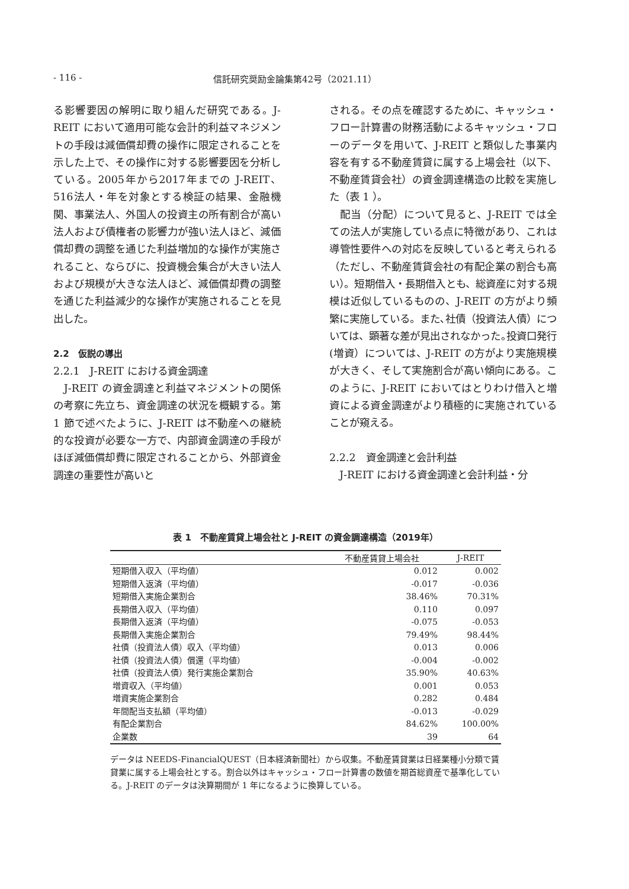- 116 - 信託研究奨励金論集第42号（2021.11）
る影響要因の解明に取り組んだ研究である。J-REIT において適用可能な会計的利益マネジメントの手段は減価償却費の操作に限定されることを示した上で、その操作に対する影響要因を分析している。2005年から2017年までの J-REIT、516法人・年を対象とする検証の結果、金融機関、事業法人、外国人の投資主の所有割合が高い法人および債権者の影響力が強い法人ほど、減価償却費の調整を通じた利益増加的な操作が実施されること、ならびに、投資機会集合が大きい法人および規模が大きな法人ほど、減価償却費の調整を通じた利益減少的な操作が実施されることを見出した。
2.2　仮説の導出
2.2.1　J-REIT における資金調達
　J-REIT の資金調達と利益マネジメントの関係の考察に先立ち、資金調達の状況を概観する。第 1 節で述べたように、J-REIT は不動産への継続的な投資が必要な一方で、内部資金調達の手段がほぼ減価償却費に限定されることから、外部資金調達の重要性が高いと
される。その点を確認するために、キャッシュ・フロー計算書の財務活動によるキャッシュ・フローのデータを用いて、J-REIT と類似した事業内容を有する不動産賃貸に属する上場会社（以下、不動産賃貸会社）の資金調達構造の比較を実施した（表 1 ）。
　配当（分配）について見ると、J-REIT では全ての法人が実施している点に特徴があり、これは導管性要件への対応を反映していると考えられる（ただし、不動産賃貸会社の有配企業の割合も高い）。短期借入・長期借入とも、総資産に対する規模は近似しているものの、J-REIT の方がより頻繁に実施している。また､社債（投資法人債）については、顕著な差が見出されなかった｡投資口発行(増資）については、J-REIT の方がより実施規模が大きく、そして実施割合が高い傾向にある。このように、J-REIT においてはとりわけ借入と増資による資金調達がより積極的に実施されていることが窺える。
2.2.2　資金調達と会計利益
　J-REIT における資金調達と会計利益・分
表 1　不動産賃貸上場会社と J-REIT の資金調達構造（2019年）
| | 不動産賃貸上場会社 | J-REIT |
| --- | --- | --- |
| 短期借入収入（平均値） | 0.012 | 0.002 |
| 短期借入返済（平均値） | -0.017 | -0.036 |
| 短期借入実施企業割合 | 38.46% | 70.31% |
| 長期借入収入（平均値） | 0.110 | 0.097 |
| 長期借入返済（平均値） | -0.075 | -0.053 |
| 長期借入実施企業割合 | 79.49% | 98.44% |
| 社債（投資法人債）収入（平均値） | 0.013 | 0.006 |
| 社債（投資法人債）償還（平均値） | -0.004 | -0.002 |
| 社債（投資法人債）発行実施企業割合 | 35.90% | 40.63% |
| 増資収入（平均値） | 0.001 | 0.053 |
| 増資実施企業割合 | 0.282 | 0.484 |
| 年間配当支払額（平均値） | -0.013 | -0.029 |
| 有配企業割合 | 84.62% | 100.00% |
| 企業数 | 39 | 64 |
データは NEEDS-FinancialQUEST（日本経済新聞社）から収集。不動産賃貸業は日経業種小分類で賃貸業に属する上場会社とする。割合以外はキャッシュ・フロー計算書の数値を期首総資産で基準化している。J-REIT のデータは決算期間が 1 年になるように換算している。